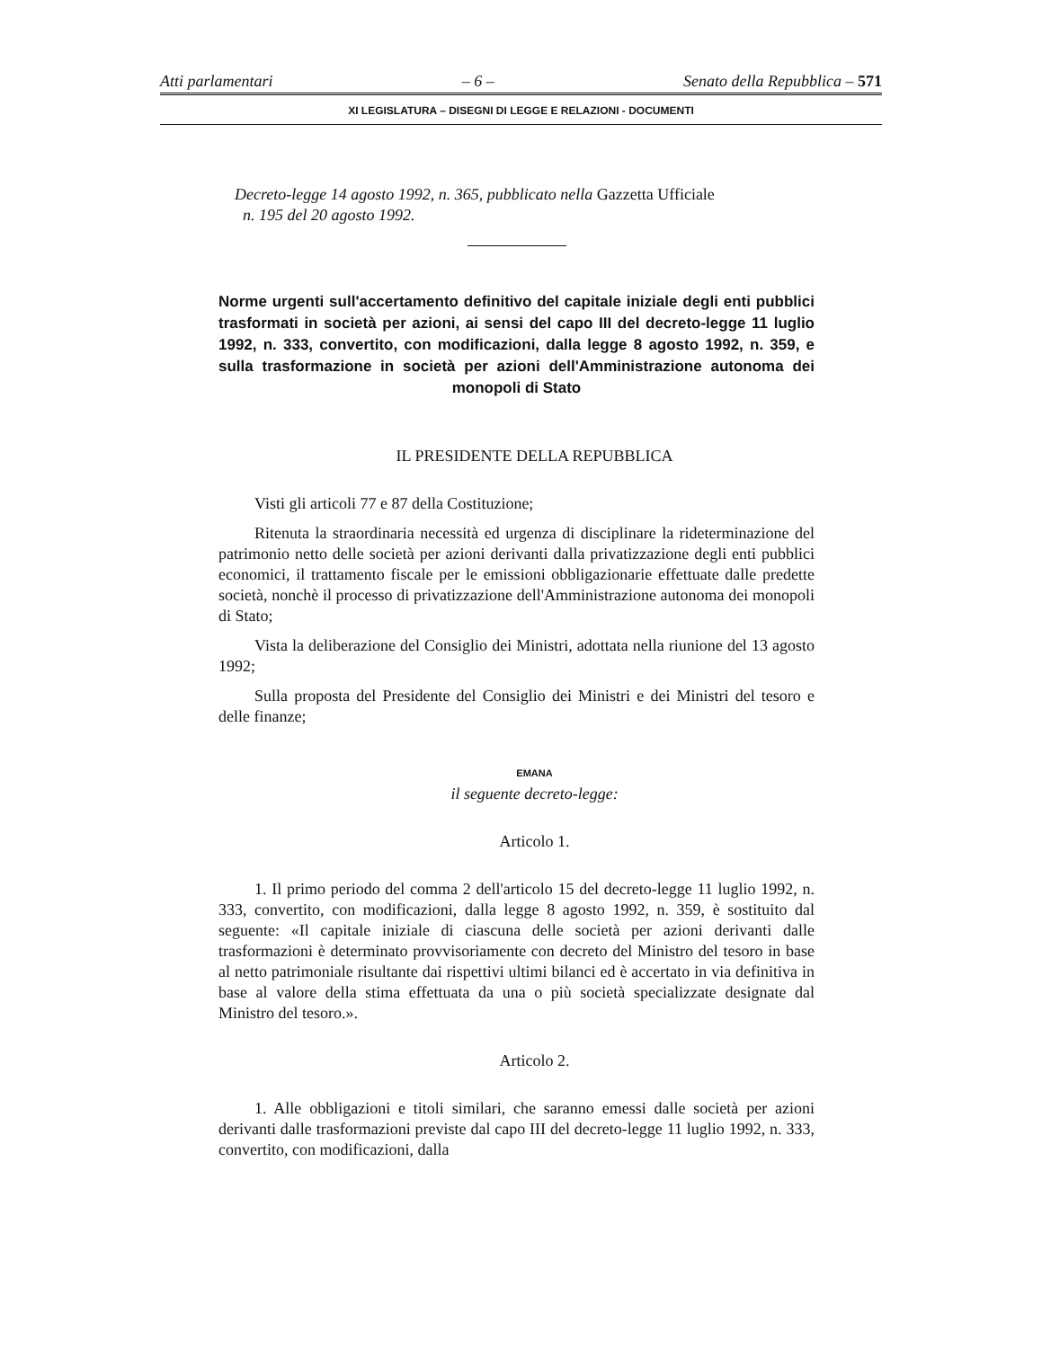Atti parlamentari – 6 – Senato della Repubblica – 571
XI LEGISLATURA – DISEGNI DI LEGGE E RELAZIONI - DOCUMENTI
Decreto-legge 14 agosto 1992, n. 365, pubblicato nella Gazzetta Ufficiale
n. 195 del 20 agosto 1992.
Norme urgenti sull'accertamento definitivo del capitale iniziale degli enti pubblici trasformati in società per azioni, ai sensi del capo III del decreto-legge 11 luglio 1992, n. 333, convertito, con modificazioni, dalla legge 8 agosto 1992, n. 359, e sulla trasformazione in società per azioni dell'Amministrazione autonoma dei monopoli di Stato
IL PRESIDENTE DELLA REPUBBLICA
Visti gli articoli 77 e 87 della Costituzione;
Ritenuta la straordinaria necessità ed urgenza di disciplinare la rideterminazione del patrimonio netto delle società per azioni derivanti dalla privatizzazione degli enti pubblici economici, il trattamento fiscale per le emissioni obbligazionarie effettuate dalle predette società, nonchè il processo di privatizzazione dell'Amministrazione autonoma dei monopoli di Stato;
Vista la deliberazione del Consiglio dei Ministri, adottata nella riunione del 13 agosto 1992;
Sulla proposta del Presidente del Consiglio dei Ministri e dei Ministri del tesoro e delle finanze;
EMANA
il seguente decreto-legge:
Articolo 1.
1. Il primo periodo del comma 2 dell'articolo 15 del decreto-legge 11 luglio 1992, n. 333, convertito, con modificazioni, dalla legge 8 agosto 1992, n. 359, è sostituito dal seguente: «Il capitale iniziale di ciascuna delle società per azioni derivanti dalle trasformazioni è determinato provvisoriamente con decreto del Ministro del tesoro in base al netto patrimoniale risultante dai rispettivi ultimi bilanci ed è accertato in via definitiva in base al valore della stima effettuata da una o più società specializzate designate dal Ministro del tesoro.».
Articolo 2.
1. Alle obbligazioni e titoli similari, che saranno emessi dalle società per azioni derivanti dalle trasformazioni previste dal capo III del decreto-legge 11 luglio 1992, n. 333, convertito, con modificazioni, dalla